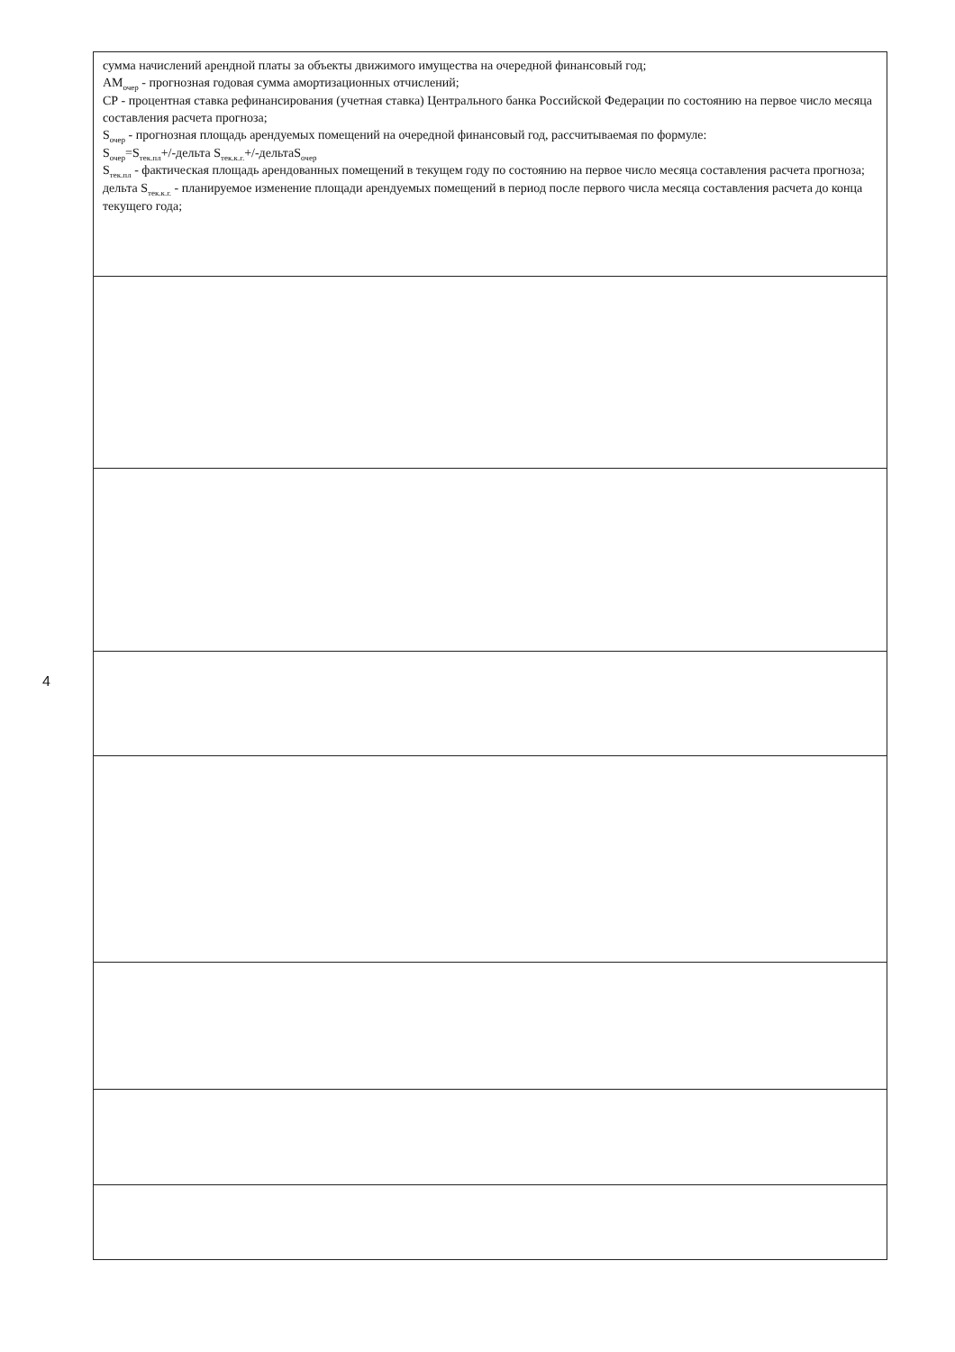4
| сумма начислений арендной платы за объекты движимого имущества на очередной финансовый год; AM<sub>очер</sub> - прогнозная годовая сумма амортизационных отчислений; СР - процентная ставка рефинансирования (учетная ставка) Центрального банка Российской Федерации по состоянию на первое число месяца составления расчета прогноза; S<sub>очер</sub> - прогнозная площадь арендуемых помещений на очередной финансовый год, рассчитываемая по формуле: S<sub>очер</sub>=S<sub>тек.пл</sub>+/-дельта S<sub>тек.к.г.</sub>+/-дельтаS<sub>очер</sub> S<sub>тек.пл</sub> - фактическая площадь арендованных помещений в текущем году по состоянию на первое число месяца составления расчета прогноза; дельта S<sub>тек.к.г.</sub> - планируемое изменение площади арендуемых помещений в период после первого числа месяца составления расчета до конца текущего года; |